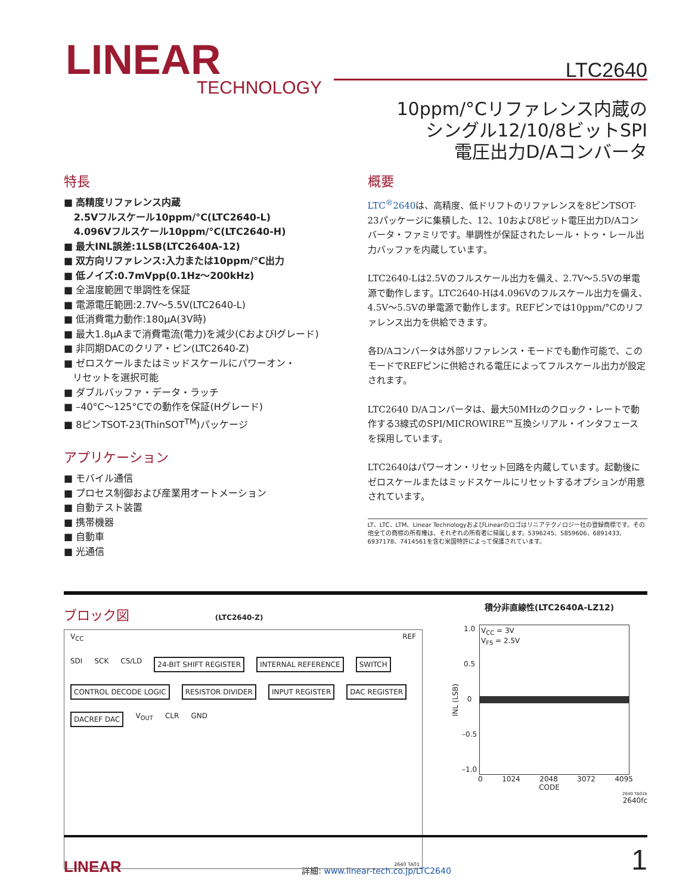LINEAR
TECHNOLOGY
LTC2640
10ppm/°Cリファレンス内蔵の
シングル12/10/8ビットSPI
電圧出力D/Aコンバータ
特長
■ 高精度リファレンス内蔵
2.5Vフルスケール10ppm/°C(LTC2640-L)
4.096Vフルスケール10ppm/°C(LTC2640-H)
■ 最大INL誤差:1LSB(LTC2640A-12)
■ 双方向リファレンス:入力または10ppm/°C出力
■ 低ノイズ:0.7mVpp(0.1Hz〜200kHz)
■ 全温度範囲で単調性を保証
■ 電源電圧範囲:2.7V〜5.5V(LTC2640-L)
■ 低消費電力動作:180µA(3V時)
■ 最大1.8µAまで消費電流(電力)を減少(CおよびIグレード)
■ 非同期DACのクリア・ピン(LTC2640-Z)
■ ゼロスケールまたはミッドスケールにパワーオン・
リセットを選択可能
■ ダブルバッファ・データ・ラッチ
■ –40°C〜125°Cでの動作を保証(Hグレード)
■ 8ピンTSOT-23(ThinSOT<sup>TM</sup>)パッケージ
アプリケーション
■ モバイル通信
■ プロセス制御および産業用オートメーション
■ 自動テスト装置
■ 携帯機器
■ 自動車
■ 光通信
概要
LTC<sup>®</sup>2640は、高精度、低ドリフトのリファレンスを8ピンTSOT-23パッケージに集積した、12、10および8ビット電圧出力D/Aコンバータ・ファミリです。単調性が保証されたレール・トゥ・レール出力バッファを内蔵しています。
LTC2640-Lは2.5Vのフルスケール出力を備え、2.7V〜5.5Vの単電源で動作します。LTC2640-Hは4.096Vのフルスケール出力を備え、4.5V〜5.5Vの単電源で動作します。REFピンでは10ppm/°Cのリファレンス出力を供給できます。
各D/Aコンバータは外部リファレンス・モードでも動作可能で、このモードでREFピンに供給される電圧によってフルスケール出力が設定されます。
LTC2640 D/Aコンバータは、最大50MHzのクロック・レートで動作する3線式のSPI/MICROWIRE™互換シリアル・インタフェースを採用しています。
LTC2640はパワーオン・リセット回路を内蔵しています。起動後にゼロスケールまたはミッドスケールにリセットするオプションが用意されています。
LT、LTC、LTM、Linear TechnologyおよびLinearのロゴはリニアテクノロジー社の登録商標です。その他全ての商標の所有権は、それぞれの所有者に帰属します。5396245、5859606、6891433、6937178、7414561を含む米国特許によって保護されています。
ブロック図
(LTC2640-Z)
V<sub>CC</sub> REF
SDI SCK CS/LD 24-BIT SHIFT REGISTER INTERNAL REFERENCE SWITCH CONTROL DECODE LOGIC RESISTOR DIVIDER INPUT REGISTER DAC REGISTER DACREF DAC V<sub>OUT</sub> CLR GND
2640 TA01
積分非直線性(LTC2640A-LZ12)
INL (LSB)
1.0
0.5
0
–0.5
–1.0
V<sub>CC</sub> = 3V
V<sub>FS</sub> = 2.5V
0 1024 2048 3072 4095
CODE
2640 TA01b
2640fc
LINEAR 詳細: www.linear-tech.co.jp/LTC2640 1